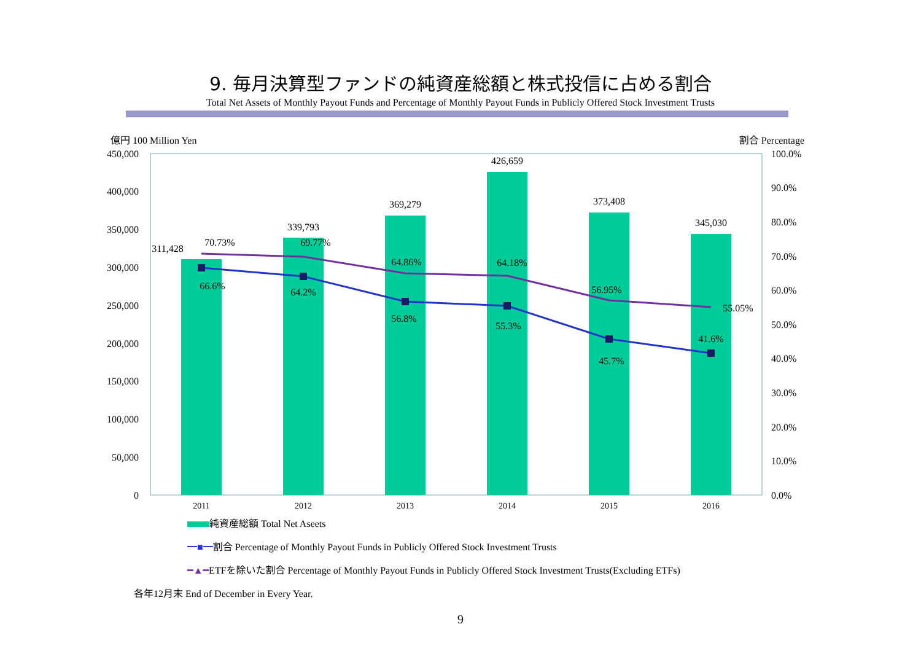9. 毎月決算型ファンドの純資産総額と株式投信に占める割合
Total Net Assets of Monthly Payout Funds and Percentage of Monthly Payout Funds in Publicly Offered Stock Investment Trusts
億円 100 Million Yen 割合 Percentage
450,000
400,000
350,000
300,000
250,000
200,000
150,000
100,000
50,000
0
100.0%
90.0%
80.0%
70.0%
60.0%
50.0%
40.0%
30.0%
20.0%
10.0%
0.0%
2011
2012
2013
2014
2015
2016
311,428
70.73%
66.6%
339,793
69.77%
64.2%
369,279
64.86%
56.8%
426,659
64.18%
55.3%
373,408
56.95%
45.7%
345,030
55.05%
41.6%
純資産総額 Total Net Aseets
━■━割合 Percentage of Monthly Payout Funds in Publicly Offered Stock Investment Trusts
━▲━ETFを除いた割合 Percentage of Monthly Payout Funds in Publicly Offered Stock Investment Trusts(Excluding ETFs)
各年12月末 End of December in Every Year.
9